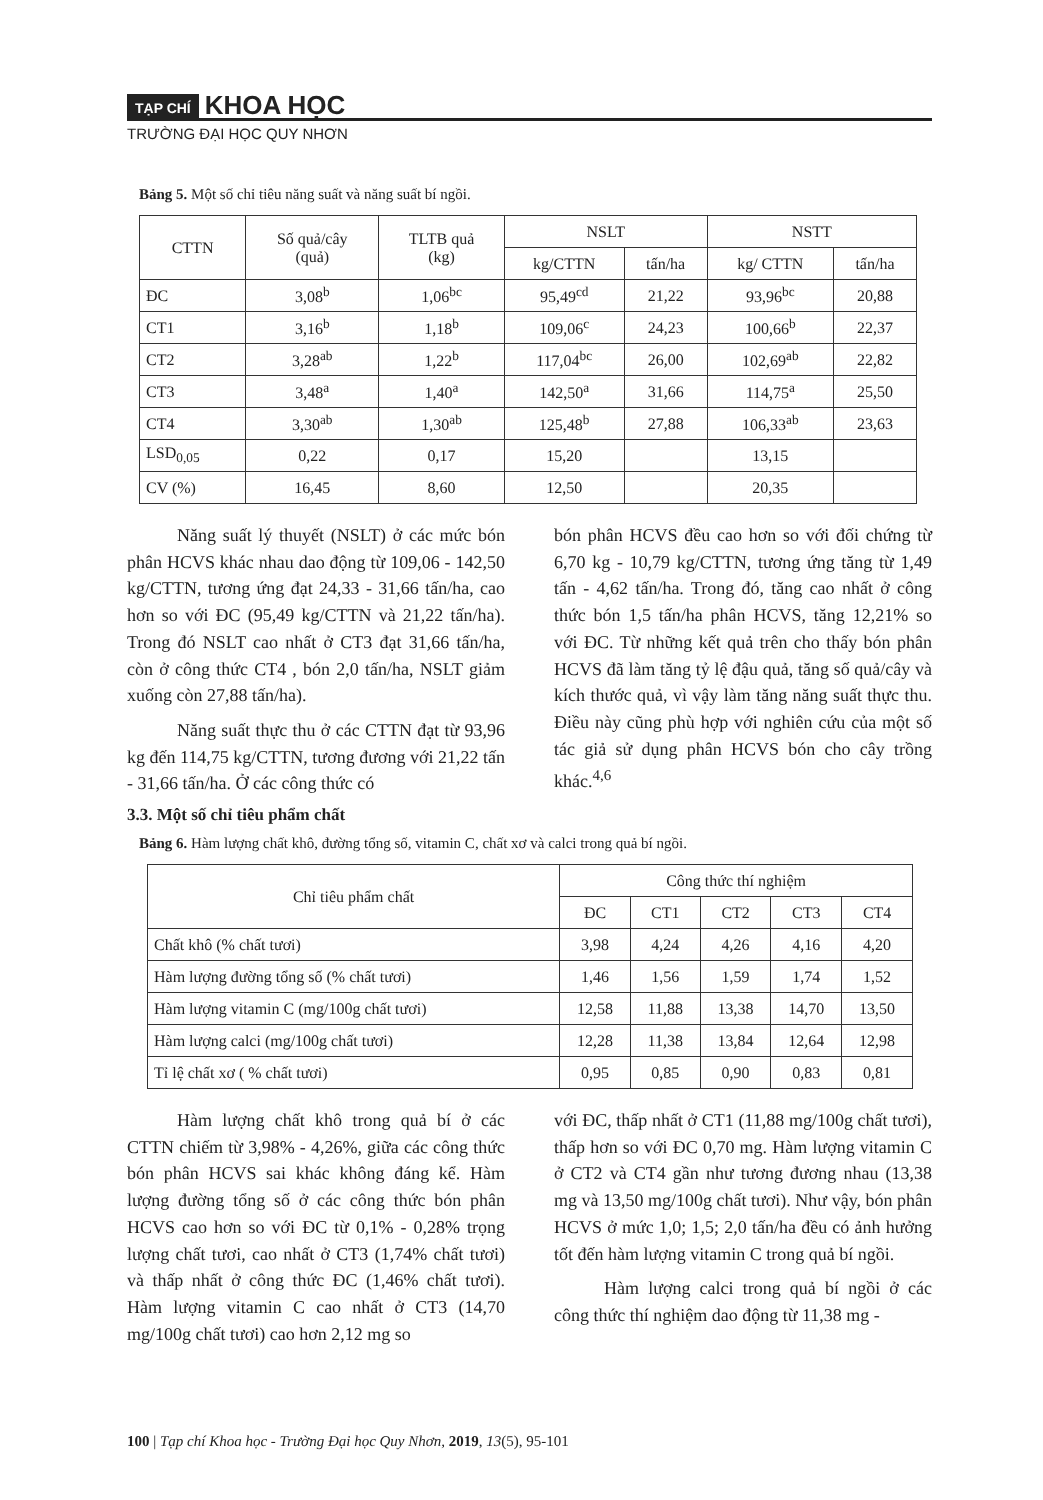TẠP CHÍ KHOA HỌC
TRƯỜNG ĐẠI HỌC QUY NHƠN
Bảng 5. Một số chỉ tiêu năng suất và năng suất bí ngồi.
| CTTN | Số quả/cây (quả) | TLTB quả (kg) | NSLT | | NSTT | |
| --- | --- | --- | --- | --- | --- | --- |
| | | | kg/CTTN | tấn/ha | kg/ CTTN | tấn/ha |
| ĐC | 3,08<sup>b</sup> | 1,06<sup>bc</sup> | 95,49<sup>cd</sup> | 21,22 | 93,96<sup>bc</sup> | 20,88 |
| CT1 | 3,16<sup>b</sup> | 1,18<sup>b</sup> | 109,06<sup>c</sup> | 24,23 | 100,66<sup>b</sup> | 22,37 |
| CT2 | 3,28<sup>ab</sup> | 1,22<sup>b</sup> | 117,04<sup>bc</sup> | 26,00 | 102,69<sup>ab</sup> | 22,82 |
| CT3 | 3,48<sup>a</sup> | 1,40<sup>a</sup> | 142,50<sup>a</sup> | 31,66 | 114,75<sup>a</sup> | 25,50 |
| CT4 | 3,30<sup>ab</sup> | 1,30<sup>ab</sup> | 125,48<sup>b</sup> | 27,88 | 106,33<sup>ab</sup> | 23,63 |
| LSD<sub>0,05</sub> | 0,22 | 0,17 | 15,20 | | 13,15 | |
| CV (%) | 16,45 | 8,60 | 12,50 | | 20,35 | |
Năng suất lý thuyết (NSLT) ở các mức bón phân HCVS khác nhau dao động từ 109,06 - 142,50 kg/CTTN, tương ứng đạt 24,33 - 31,66 tấn/ha, cao hơn so với ĐC (95,49 kg/CTTN và 21,22 tấn/ha). Trong đó NSLT cao nhất ở CT3 đạt 31,66 tấn/ha, còn ở công thức CT4 , bón 2,0 tấn/ha, NSLT giảm xuống còn 27,88 tấn/ha).
Năng suất thực thu ở các CTTN đạt từ 93,96 kg đến 114,75 kg/CTTN, tương đương với 21,22 tấn - 31,66 tấn/ha. Ở các công thức có
bón phân HCVS đều cao hơn so với đối chứng từ 6,70 kg - 10,79 kg/CTTN, tương ứng tăng từ 1,49 tấn - 4,62 tấn/ha. Trong đó, tăng cao nhất ở công thức bón 1,5 tấn/ha phân HCVS, tăng 12,21% so với ĐC. Từ những kết quả trên cho thấy bón phân HCVS đã làm tăng tỷ lệ đậu quả, tăng số quả/cây và kích thước quả, vì vậy làm tăng năng suất thực thu. Điều này cũng phù hợp với nghiên cứu của một số tác giả sử dụng phân HCVS bón cho cây trồng khác.<sup>4,6</sup>
3.3. Một số chỉ tiêu phẩm chất
Bảng 6. Hàm lượng chất khô, đường tổng số, vitamin C, chất xơ và calci trong quả bí ngồi.
| Chỉ tiêu phẩm chất | Công thức thí nghiệm | | | | |
| --- | --- | --- | --- | --- | --- |
| | ĐC | CT1 | CT2 | CT3 | CT4 |
| Chất khô (% chất tươi) | 3,98 | 4,24 | 4,26 | 4,16 | 4,20 |
| Hàm lượng đường tổng số (% chất tươi) | 1,46 | 1,56 | 1,59 | 1,74 | 1,52 |
| Hàm lượng vitamin C (mg/100g chất tươi) | 12,58 | 11,88 | 13,38 | 14,70 | 13,50 |
| Hàm lượng calci (mg/100g chất tươi) | 12,28 | 11,38 | 13,84 | 12,64 | 12,98 |
| Tỉ lệ chất xơ ( % chất tươi) | 0,95 | 0,85 | 0,90 | 0,83 | 0,81 |
Hàm lượng chất khô trong quả bí ở các CTTN chiếm từ 3,98% - 4,26%, giữa các công thức bón phân HCVS sai khác không đáng kể. Hàm lượng đường tổng số ở các công thức bón phân HCVS cao hơn so với ĐC từ 0,1% - 0,28% trọng lượng chất tươi, cao nhất ở CT3 (1,74% chất tươi) và thấp nhất ở công thức ĐC (1,46% chất tươi). Hàm lượng vitamin C cao nhất ở CT3 (14,70 mg/100g chất tươi) cao hơn 2,12 mg so
với ĐC, thấp nhất ở CT1 (11,88 mg/100g chất tươi), thấp hơn so với ĐC 0,70 mg. Hàm lượng vitamin C ở CT2 và CT4 gần như tương đương nhau (13,38 mg và 13,50 mg/100g chất tươi). Như vậy, bón phân HCVS ở mức 1,0; 1,5; 2,0 tấn/ha đều có ảnh hưởng tốt đến hàm lượng vitamin C trong quả bí ngồi.
Hàm lượng calci trong quả bí ngồi ở các công thức thí nghiệm dao động từ 11,38 mg -
100 | Tạp chí Khoa học - Trường Đại học Quy Nhơn, 2019, 13(5), 95-101